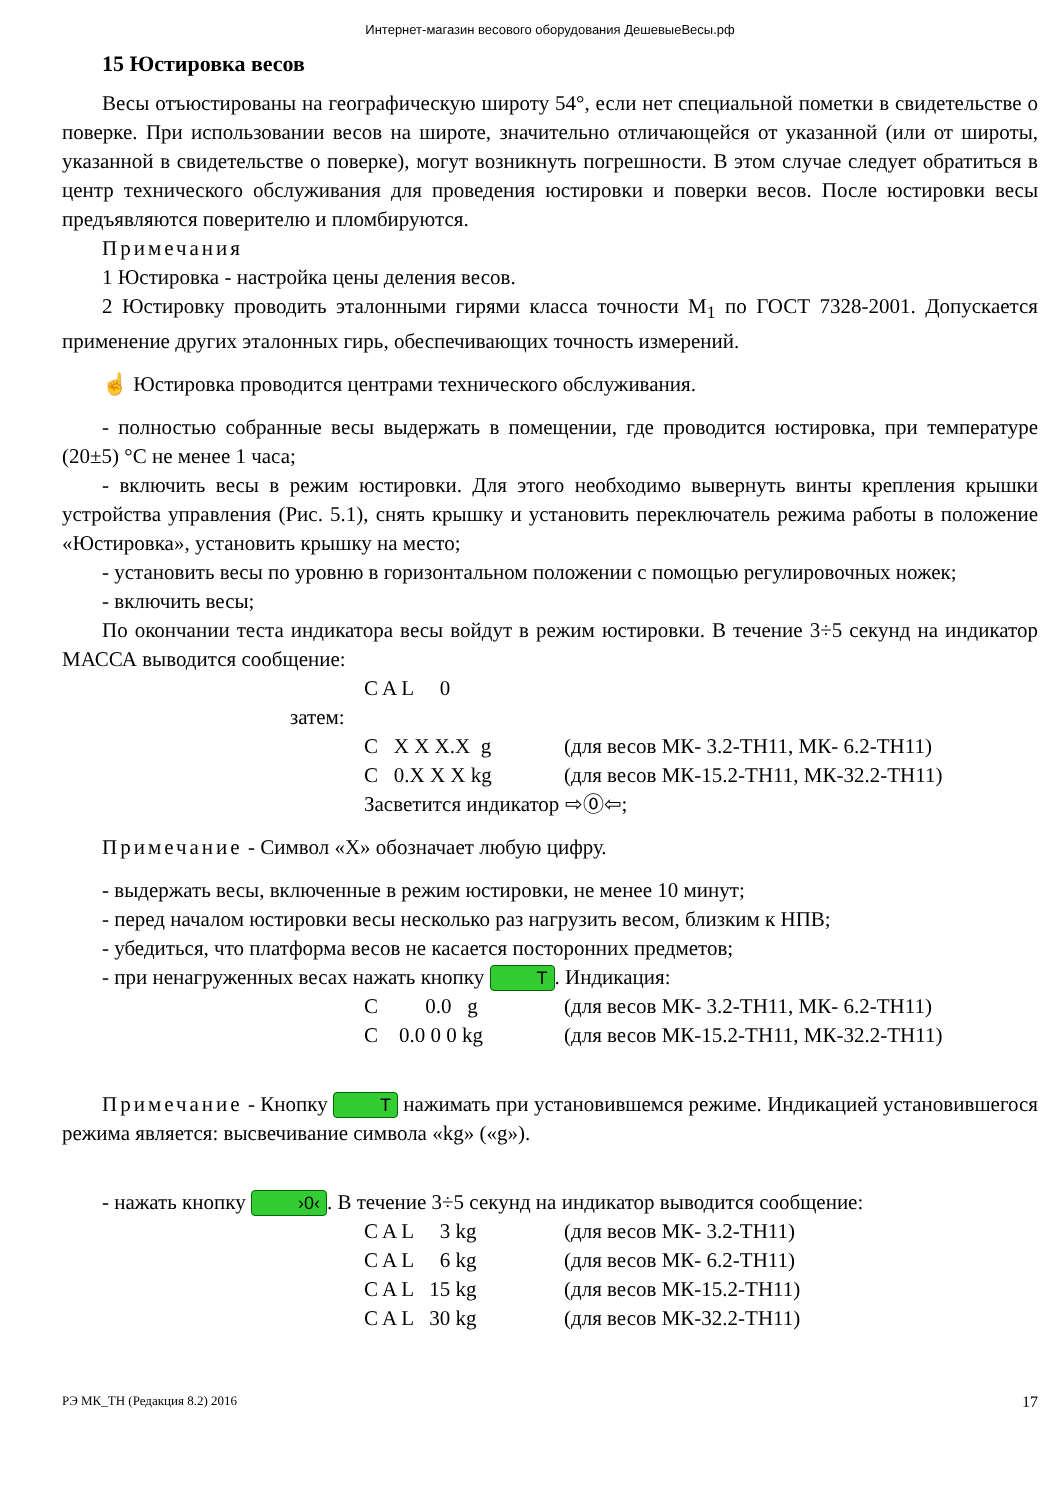Интернет-магазин весового оборудования ДешевыеВесы.рф
15 Юстировка весов
Весы отъюстированы на географическую широту 54°, если нет специальной пометки в свидетельстве о поверке. При использовании весов на широте, значительно отличающейся от указанной (или от широты, указанной в свидетельстве о поверке), могут возникнуть погрешности. В этом случае следует обратиться в центр технического обслуживания для проведения юстировки и поверки весов. После юстировки весы предъявляются поверителю и пломбируются.
Примечания
1 Юстировка - настройка цены деления весов.
2 Юстировку проводить эталонными гирями класса точности М<sub>1</sub> по ГОСТ 7328-2001. Допускается применение других эталонных гирь, обеспечивающих точность измерений.
☝ Юстировка проводится центрами технического обслуживания.
- полностью собранные весы выдержать в помещении, где проводится юстировка, при температуре (20±5) °С не менее 1 часа;
- включить весы в режим юстировки. Для этого необходимо вывернуть винты крепления крышки устройства управления (Рис. 5.1), снять крышку и установить переключатель режима работы в положение «Юстировка», установить крышку на место;
- установить весы по уровню в горизонтальном положении с помощью регулировочных ножек;
- включить весы;
По окончании теста индикатора весы войдут в режим юстировки. В течение 3÷5 секунд на индикатор МАССА выводится сообщение:
C A L 0
затем:
C X X X.X g (для весов МК- 3.2-ТН11, МК- 6.2-ТН11) C 0.X X X kg (для весов МК-15.2-ТН11, МК-32.2-ТН11)
Засветится индикатор ⇨⓪⇦;
Примечание - Символ «Х» обозначает любую цифру.
- выдержать весы, включенные в режим юстировки, не менее 10 минут;
- перед началом юстировки весы несколько раз нагрузить весом, близким к НПВ;
- убедиться, что платформа весов не касается посторонних предметов;
- при ненагруженных весах нажать кнопку T. Индикация:
C 0.0 g (для весов МК- 3.2-ТН11, МК- 6.2-ТН11) C 0.0 0 0 kg (для весов МК-15.2-ТН11, МК-32.2-ТН11)
Примечание - Кнопку T нажимать при установившемся режиме. Индикацией установившегося режима является: высвечивание символа «kg» («g»).
- нажать кнопку ›0‹. В течение 3÷5 секунд на индикатор выводится сообщение:
C A L 3 kg (для весов МК- 3.2-ТН11) C A L 6 kg (для весов МК- 6.2-ТН11) C A L 15 kg (для весов МК-15.2-ТН11) C A L 30 kg (для весов МК-32.2-ТН11)
РЭ МК_ТН (Редакция 8.2) 2016 17